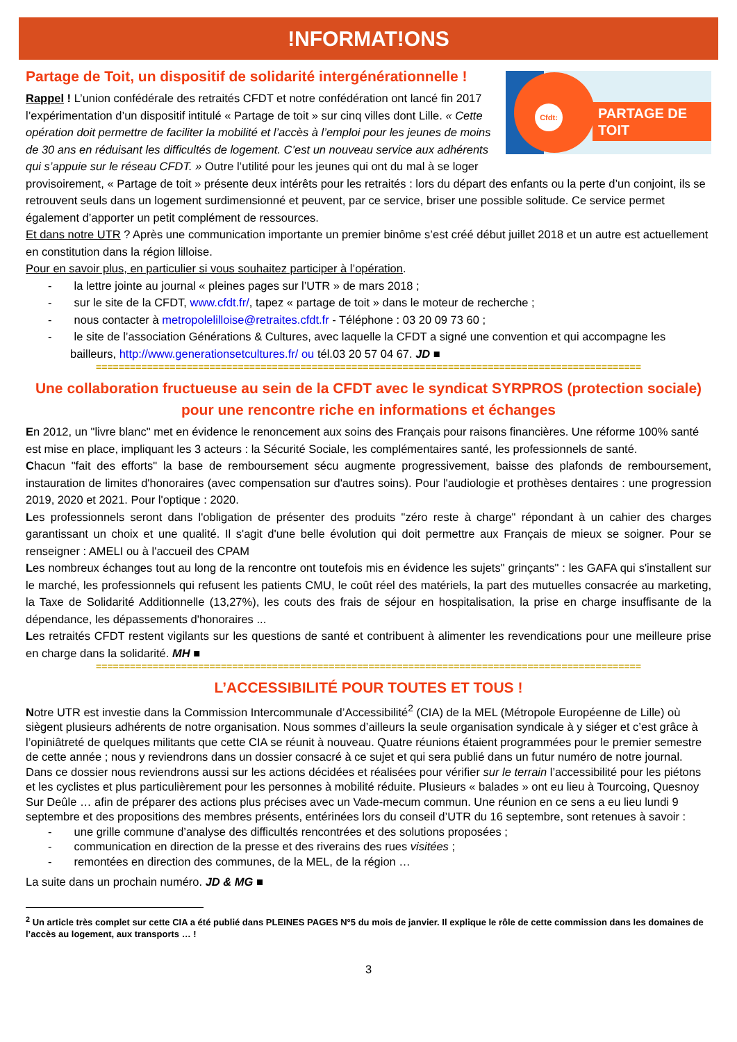!NFORMAT!ONS
Cfdt: PARTAGE DE TOIT
Partage de Toit, un dispositif de solidarité intergénérationnelle !
Rappel ! L’union confédérale des retraités CFDT et notre confédération ont lancé fin 2017 l’expérimentation d’un dispositif intitulé « Partage de toit » sur cinq villes dont Lille. « Cette opération doit permettre de faciliter la mobilité et l’accès à l’emploi pour les jeunes de moins de 30 ans en réduisant les difficultés de logement. C’est un nouveau service aux adhérents qui s’appuie sur le réseau CFDT. » Outre l’utilité pour les jeunes qui ont du mal à se loger provisoirement, « Partage de toit » présente deux intérêts pour les retraités : lors du départ des enfants ou la perte d’un conjoint, ils se retrouvent seuls dans un logement surdimensionné et peuvent, par ce service, briser une possible solitude. Ce service permet également d’apporter un petit complément de ressources.
Et dans notre UTR ? Après une communication importante un premier binôme s’est créé début juillet 2018 et un autre est actuellement en constitution dans la région lilloise.
Pour en savoir plus, en particulier si vous souhaitez participer à l’opération.
- la lettre jointe au journal « pleines pages sur l’UTR » de mars 2018 ;
- sur le site de la CFDT, www.cfdt.fr/, tapez « partage de toit » dans le moteur de recherche ;
- nous contacter à metropolelilloise@retraites.cfdt.fr - Téléphone : 03 20 09 73 60 ;
- le site de l’association Générations & Cultures, avec laquelle la CFDT a signé une convention et qui accompagne les bailleurs, http://www.generationsetcultures.fr/ ou tél.03 20 57 04 67. JD ■
================================================================================================
Une collaboration fructueuse au sein de la CFDT avec le syndicat SYRPROS (protection sociale) pour une rencontre riche en informations et échanges
En 2012, un "livre blanc" met en évidence le renoncement aux soins des Français pour raisons financières. Une réforme 100% santé est mise en place, impliquant les 3 acteurs : la Sécurité Sociale, les complémentaires santé, les professionnels de santé.
Chacun "fait des efforts" la base de remboursement sécu augmente progressivement, baisse des plafonds de remboursement, instauration de limites d'honoraires (avec compensation sur d'autres soins). Pour l'audiologie et prothèses dentaires : une progression 2019, 2020 et 2021. Pour l'optique : 2020.
Les professionnels seront dans l'obligation de présenter des produits "zéro reste à charge" répondant à un cahier des charges garantissant un choix et une qualité. Il s'agit d'une belle évolution qui doit permettre aux Français de mieux se soigner. Pour se renseigner : AMELI ou à l'accueil des CPAM
Les nombreux échanges tout au long de la rencontre ont toutefois mis en évidence les sujets" grinçants" : les GAFA qui s'installent sur le marché, les professionnels qui refusent les patients CMU, le coût réel des matériels, la part des mutuelles consacrée au marketing, la Taxe de Solidarité Additionnelle (13,27%), les couts des frais de séjour en hospitalisation, la prise en charge insuffisante de la dépendance, les dépassements d'honoraires ...
Les retraités CFDT restent vigilants sur les questions de santé et contribuent à alimenter les revendications pour une meilleure prise en charge dans la solidarité. MH ■
================================================================================================
L’ACCESSIBILITÉ POUR TOUTES ET TOUS !
Notre UTR est investie dans la Commission Intercommunale d’Accessibilité<sup>2</sup> (CIA) de la MEL (Métropole Européenne de Lille) où siègent plusieurs adhérents de notre organisation. Nous sommes d’ailleurs la seule organisation syndicale à y siéger et c’est grâce à l’opiniâtreté de quelques militants que cette CIA se réunit à nouveau. Quatre réunions étaient programmées pour le premier semestre de cette année ; nous y reviendrons dans un dossier consacré à ce sujet et qui sera publié dans un futur numéro de notre journal. Dans ce dossier nous reviendrons aussi sur les actions décidées et réalisées pour vérifier sur le terrain l’accessibilité pour les piétons et les cyclistes et plus particulièrement pour les personnes à mobilité réduite. Plusieurs « balades » ont eu lieu à Tourcoing, Quesnoy Sur Deûle … afin de préparer des actions plus précises avec un Vade-mecum commun. Une réunion en ce sens a eu lieu lundi 9 septembre et des propositions des membres présents, entérinées lors du conseil d’UTR du 16 septembre, sont retenues à savoir :
- une grille commune d’analyse des difficultés rencontrées et des solutions proposées ;
- communication en direction de la presse et des riverains des rues visitées ;
- remontées en direction des communes, de la MEL, de la région …
La suite dans un prochain numéro. JD & MG ■
<sup>2</sup> Un article très complet sur cette CIA a été publié dans PLEINES PAGES N°5 du mois de janvier. Il explique le rôle de cette commission dans les domaines de l’accès au logement, aux transports … !
3